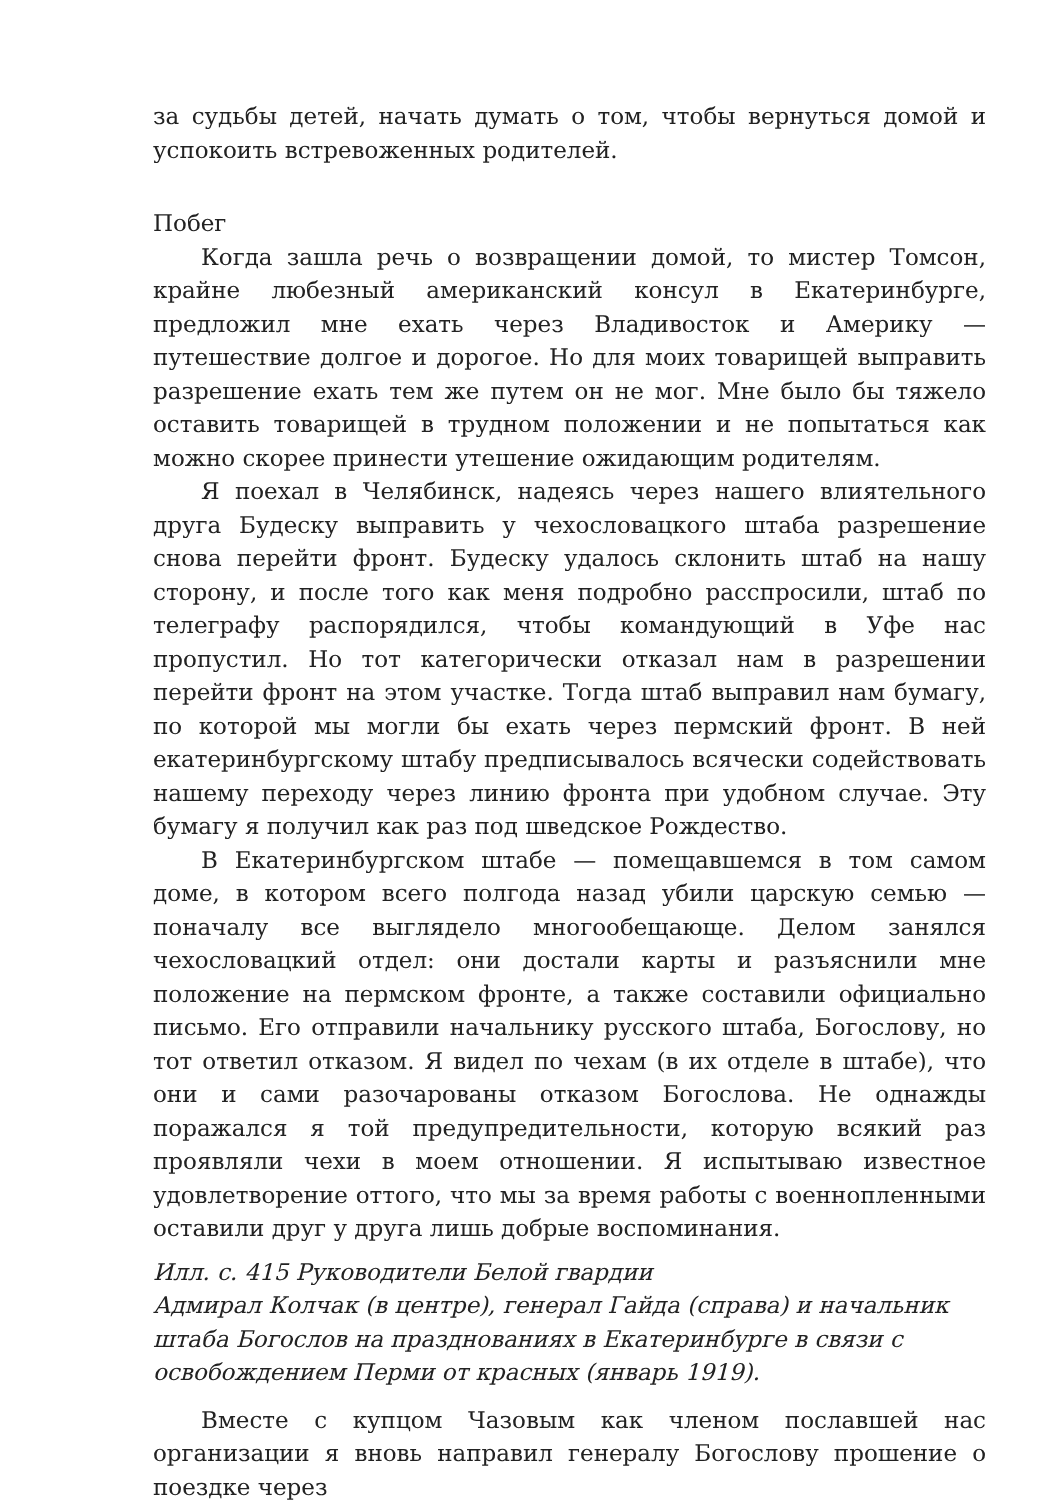за судьбы детей, начать думать о том, чтобы вернуться домой и успокоить встревоженных родителей.
Побег
Когда зашла речь о возвращении домой, то мистер Томсон, крайне любезный американский консул в Екатеринбурге, предложил мне ехать через Владивосток и Америку — путешествие долгое и дорогое. Но для моих товарищей выправить разрешение ехать тем же путем он не мог. Мне было бы тяжело оставить товарищей в трудном положении и не попытаться как можно скорее принести утешение ожидающим родителям.
Я поехал в Челябинск, надеясь через нашего влиятельного друга Будеску выправить у чехословацкого штаба разрешение снова перейти фронт. Будеску удалось склонить штаб на нашу сторону, и после того как меня подробно расспросили, штаб по телеграфу распорядился, чтобы командующий в Уфе нас пропустил. Но тот категорически отказал нам в разрешении перейти фронт на этом участке. Тогда штаб выправил нам бумагу, по которой мы могли бы ехать через пермский фронт. В ней екатеринбургскому штабу предписывалось всячески содействовать нашему переходу через линию фронта при удобном случае. Эту бумагу я получил как раз под шведское Рождество.
В Екатеринбургском штабе — помещавшемся в том самом доме, в котором всего полгода назад убили царскую семью — поначалу все выглядело многообещающе. Делом занялся чехословацкий отдел: они достали карты и разъяснили мне положение на пермском фронте, а также составили официально письмо. Его отправили начальнику русского штаба, Богослову, но тот ответил отказом. Я видел по чехам (в их отделе в штабе), что они и сами разочарованы отказом Богослова. Не однажды поражался я той предупредительности, которую всякий раз проявляли чехи в моем отношении. Я испытываю известное удовлетворение оттого, что мы за время работы с военнопленными оставили друг у друга лишь добрые воспоминания.
Илл. с. 415 Руководители Белой гвардии
Адмирал Колчак (в центре), генерал Гайда (справа) и начальник штаба Богослов на празднованиях в Екатеринбурге в связи с освобождением Перми от красных (январь 1919).
Вместе с купцом Чазовым как членом пославшей нас организации я вновь направил генералу Богослову прошение о поездке через